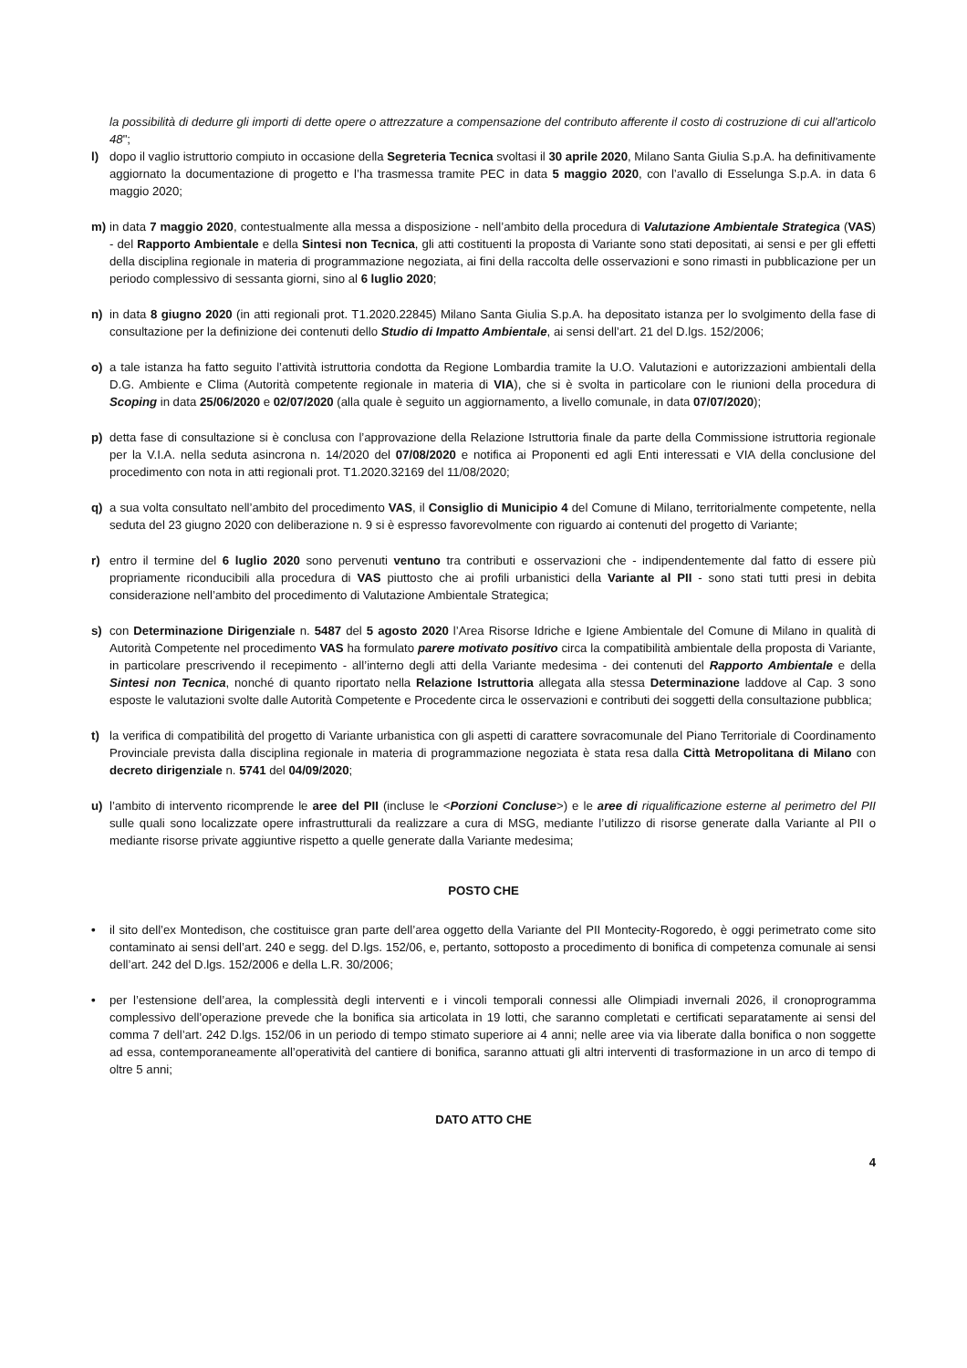la possibilità di dedurre gli importi di dette opere o attrezzature a compensazione del contributo afferente il costo di costruzione di cui all'articolo 48";
l) dopo il vaglio istruttorio compiuto in occasione della Segreteria Tecnica svoltasi il 30 aprile 2020, Milano Santa Giulia S.p.A. ha definitivamente aggiornato la documentazione di progetto e l’ha trasmessa tramite PEC in data 5 maggio 2020, con l’avallo di Esselunga S.p.A. in data 6 maggio 2020;
m) in data 7 maggio 2020, contestualmente alla messa a disposizione - nell’ambito della procedura di Valutazione Ambientale Strategica (VAS) - del Rapporto Ambientale e della Sintesi non Tecnica, gli atti costituenti la proposta di Variante sono stati depositati, ai sensi e per gli effetti della disciplina regionale in materia di programmazione negoziata, ai fini della raccolta delle osservazioni e sono rimasti in pubblicazione per un periodo complessivo di sessanta giorni, sino al 6 luglio 2020;
n) in data 8 giugno 2020 (in atti regionali prot. T1.2020.22845) Milano Santa Giulia S.p.A. ha depositato istanza per lo svolgimento della fase di consultazione per la definizione dei contenuti dello Studio di Impatto Ambientale, ai sensi dell’art. 21 del D.lgs. 152/2006;
o) a tale istanza ha fatto seguito l’attività istruttoria condotta da Regione Lombardia tramite la U.O. Valutazioni e autorizzazioni ambientali della D.G. Ambiente e Clima (Autorità competente regionale in materia di VIA), che si è svolta in particolare con le riunioni della procedura di Scoping in data 25/06/2020 e 02/07/2020 (alla quale è seguito un aggiornamento, a livello comunale, in data 07/07/2020);
p) detta fase di consultazione si è conclusa con l’approvazione della Relazione Istruttoria finale da parte della Commissione istruttoria regionale per la V.I.A. nella seduta asincrona n. 14/2020 del 07/08/2020 e notifica ai Proponenti ed agli Enti interessati e VIA della conclusione del procedimento con nota in atti regionali prot. T1.2020.32169 del 11/08/2020;
q) a sua volta consultato nell’ambito del procedimento VAS, il Consiglio di Municipio 4 del Comune di Milano, territorialmente competente, nella seduta del 23 giugno 2020 con deliberazione n. 9 si è espresso favorevolmente con riguardo ai contenuti del progetto di Variante;
r) entro il termine del 6 luglio 2020 sono pervenuti ventuno tra contributi e osservazioni che - indipendentemente dal fatto di essere più propriamente riconducibili alla procedura di VAS piuttosto che ai profili urbanistici della Variante al PII - sono stati tutti presi in debita considerazione nell’ambito del procedimento di Valutazione Ambientale Strategica;
s) con Determinazione Dirigenziale n. 5487 del 5 agosto 2020 l’Area Risorse Idriche e Igiene Ambientale del Comune di Milano in qualità di Autorità Competente nel procedimento VAS ha formulato parere motivato positivo circa la compatibilità ambientale della proposta di Variante, in particolare prescrivendo il recepimento - all’interno degli atti della Variante medesima - dei contenuti del Rapporto Ambientale e della Sintesi non Tecnica, nonché di quanto riportato nella Relazione Istruttoria allegata alla stessa Determinazione laddove al Cap. 3 sono esposte le valutazioni svolte dalle Autorità Competente e Procedente circa le osservazioni e contributi dei soggetti della consultazione pubblica;
t) la verifica di compatibilità del progetto di Variante urbanistica con gli aspetti di carattere sovracomunale del Piano Territoriale di Coordinamento Provinciale prevista dalla disciplina regionale in materia di programmazione negoziata è stata resa dalla Città Metropolitana di Milano con decreto dirigenziale n. 5741 del 04/09/2020;
u) l’ambito di intervento ricomprende le aree del PII (incluse le <Porzioni Concluse>) e le aree di riqualificazione esterne al perimetro del PII sulle quali sono localizzate opere infrastrutturali da realizzare a cura di MSG, mediante l’utilizzo di risorse generate dalla Variante al PII o mediante risorse private aggiuntive rispetto a quelle generate dalla Variante medesima;
POSTO CHE
• il sito dell’ex Montedison, che costituisce gran parte dell’area oggetto della Variante del PII Montecity-Rogoredo, è oggi perimetrato come sito contaminato ai sensi dell’art. 240 e segg. del D.lgs. 152/06, e, pertanto, sottoposto a procedimento di bonifica di competenza comunale ai sensi dell’art. 242 del D.lgs. 152/2006 e della L.R. 30/2006;
• per l’estensione dell’area, la complessità degli interventi e i vincoli temporali connessi alle Olimpiadi invernali 2026, il cronoprogramma complessivo dell’operazione prevede che la bonifica sia articolata in 19 lotti, che saranno completati e certificati separatamente ai sensi del comma 7 dell’art. 242 D.lgs. 152/06 in un periodo di tempo stimato superiore ai 4 anni; nelle aree via via liberate dalla bonifica o non soggette ad essa, contemporaneamente all’operatività del cantiere di bonifica, saranno attuati gli altri interventi di trasformazione in un arco di tempo di oltre 5 anni;
DATO ATTO CHE
4